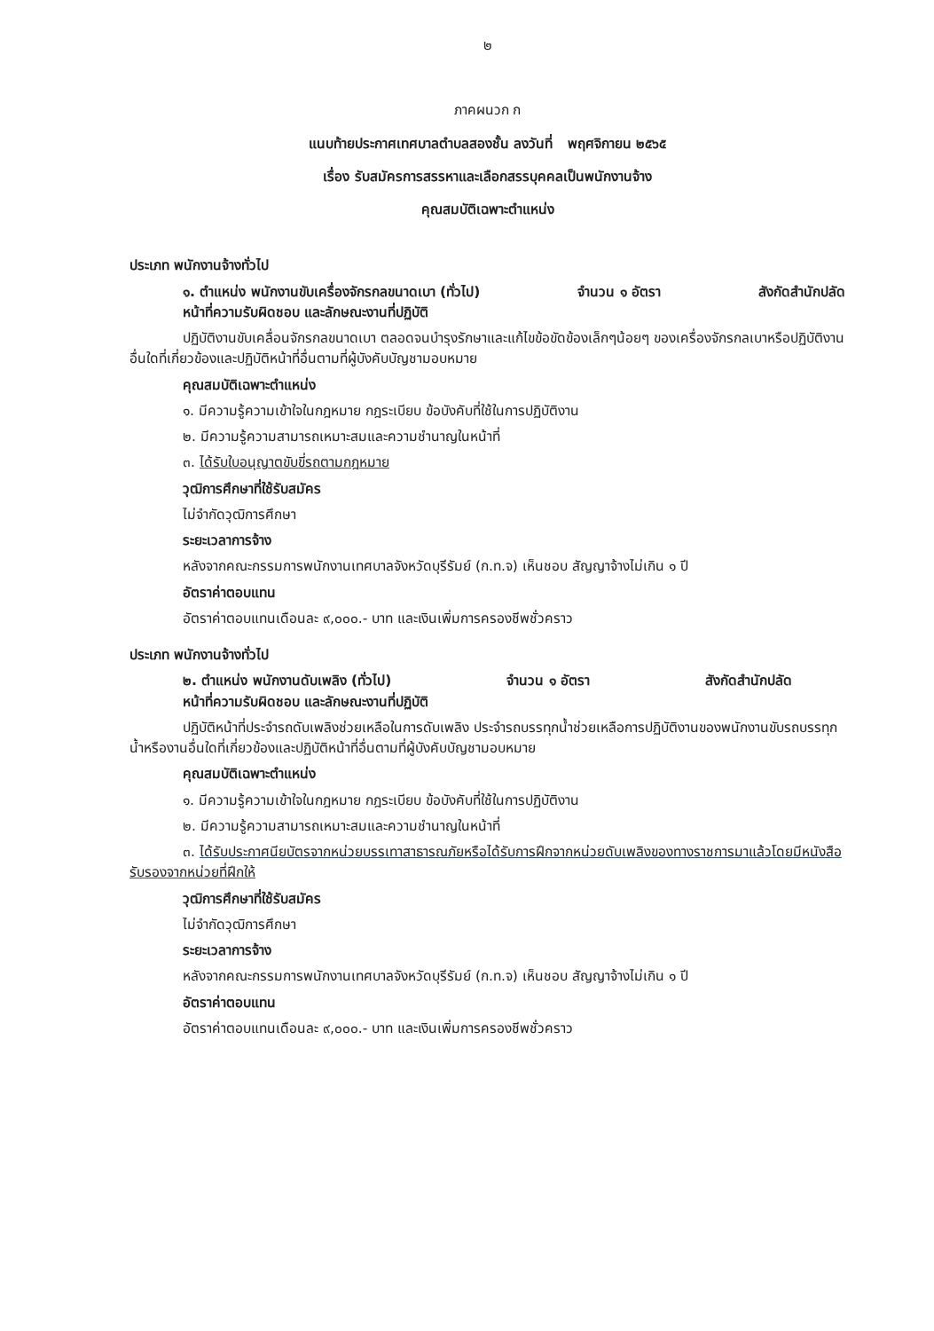๒
ภาคผนวก ก
แนบท้ายประกาศเทศบาลตำบลสองชั้น ลงวันที่ พฤศจิกายน ๒๕๖๕
เรื่อง รับสมัครการสรรหาและเลือกสรรบุคคลเป็นพนักงานจ้าง
คุณสมบัติเฉพาะตำแหน่ง
ประเภท พนักงานจ้างทั่วไป
๑. ตำแหน่ง พนักงานขับเครื่องจักรกลขนาดเบา (ทั่วไป) จำนวน ๑ อัตรา สังกัดสำนักปลัด
หน้าที่ความรับผิดชอบ และลักษณะงานที่ปฏิบัติ
ปฏิบัติงานขับเคลื่อนจักรกลขนาดเบา ตลอดจนบำรุงรักษาและแก้ไขข้อขัดข้องเล็กๆน้อยๆ ของเครื่องจักรกลเบาหรือปฏิบัติงานอื่นใดที่เกี่ยวข้องและปฏิบัติหน้าที่อื่นตามที่ผู้บังคับบัญชามอบหมาย
คุณสมบัติเฉพาะตำแหน่ง
๑. มีความรู้ความเข้าใจในกฎหมาย กฎระเบียบ ข้อบังคับที่ใช้ในการปฏิบัติงาน
๒. มีความรู้ความสามารถเหมาะสมและความชำนาญในหน้าที่
๓. ได้รับใบอนุญาตขับขี่รถตามกฎหมาย
วุฒิการศึกษาที่ใช้รับสมัคร
ไม่จำกัดวุฒิการศึกษา
ระยะเวลาการจ้าง
หลังจากคณะกรรมการพนักงานเทศบาลจังหวัดบุรีรัมย์ (ก.ท.จ) เห็นชอบ สัญญาจ้างไม่เกิน ๑ ปี
อัตราค่าตอบแทน
อัตราค่าตอบแทนเดือนละ ๙,๐๐๐.- บาท และเงินเพิ่มการครองชีพชั่วคราว
ประเภท พนักงานจ้างทั่วไป
๒. ตำแหน่ง พนักงานดับเพลิง (ทั่วไป) จำนวน ๑ อัตรา สังกัดสำนักปลัด
หน้าที่ความรับผิดชอบ และลักษณะงานที่ปฏิบัติ
ปฏิบัติหน้าที่ประจำรถดับเพลิงช่วยเหลือในการดับเพลิง ประจำรถบรรทุกน้ำช่วยเหลือการปฏิบัติงานของพนักงานขับรถบรรทุกน้ำหรืองานอื่นใดที่เกี่ยวข้องและปฏิบัติหน้าที่อื่นตามที่ผู้บังคับบัญชามอบหมาย
คุณสมบัติเฉพาะตำแหน่ง
๑. มีความรู้ความเข้าใจในกฎหมาย กฎระเบียบ ข้อบังคับที่ใช้ในการปฏิบัติงาน
๒. มีความรู้ความสามารถเหมาะสมและความชำนาญในหน้าที่
๓. ได้รับประกาศนียบัตรจากหน่วยบรรเทาสาธารณภัยหรือได้รับการฝึกจากหน่วยดับเพลิงของทางราชการมาแล้วโดยมีหนังสือรับรองจากหน่วยที่ฝึกให้
วุฒิการศึกษาที่ใช้รับสมัคร
ไม่จำกัดวุฒิการศึกษา
ระยะเวลาการจ้าง
หลังจากคณะกรรมการพนักงานเทศบาลจังหวัดบุรีรัมย์ (ก.ท.จ) เห็นชอบ สัญญาจ้างไม่เกิน ๑ ปี
อัตราค่าตอบแทน
อัตราค่าตอบแทนเดือนละ ๙,๐๐๐.- บาท และเงินเพิ่มการครองชีพชั่วคราว